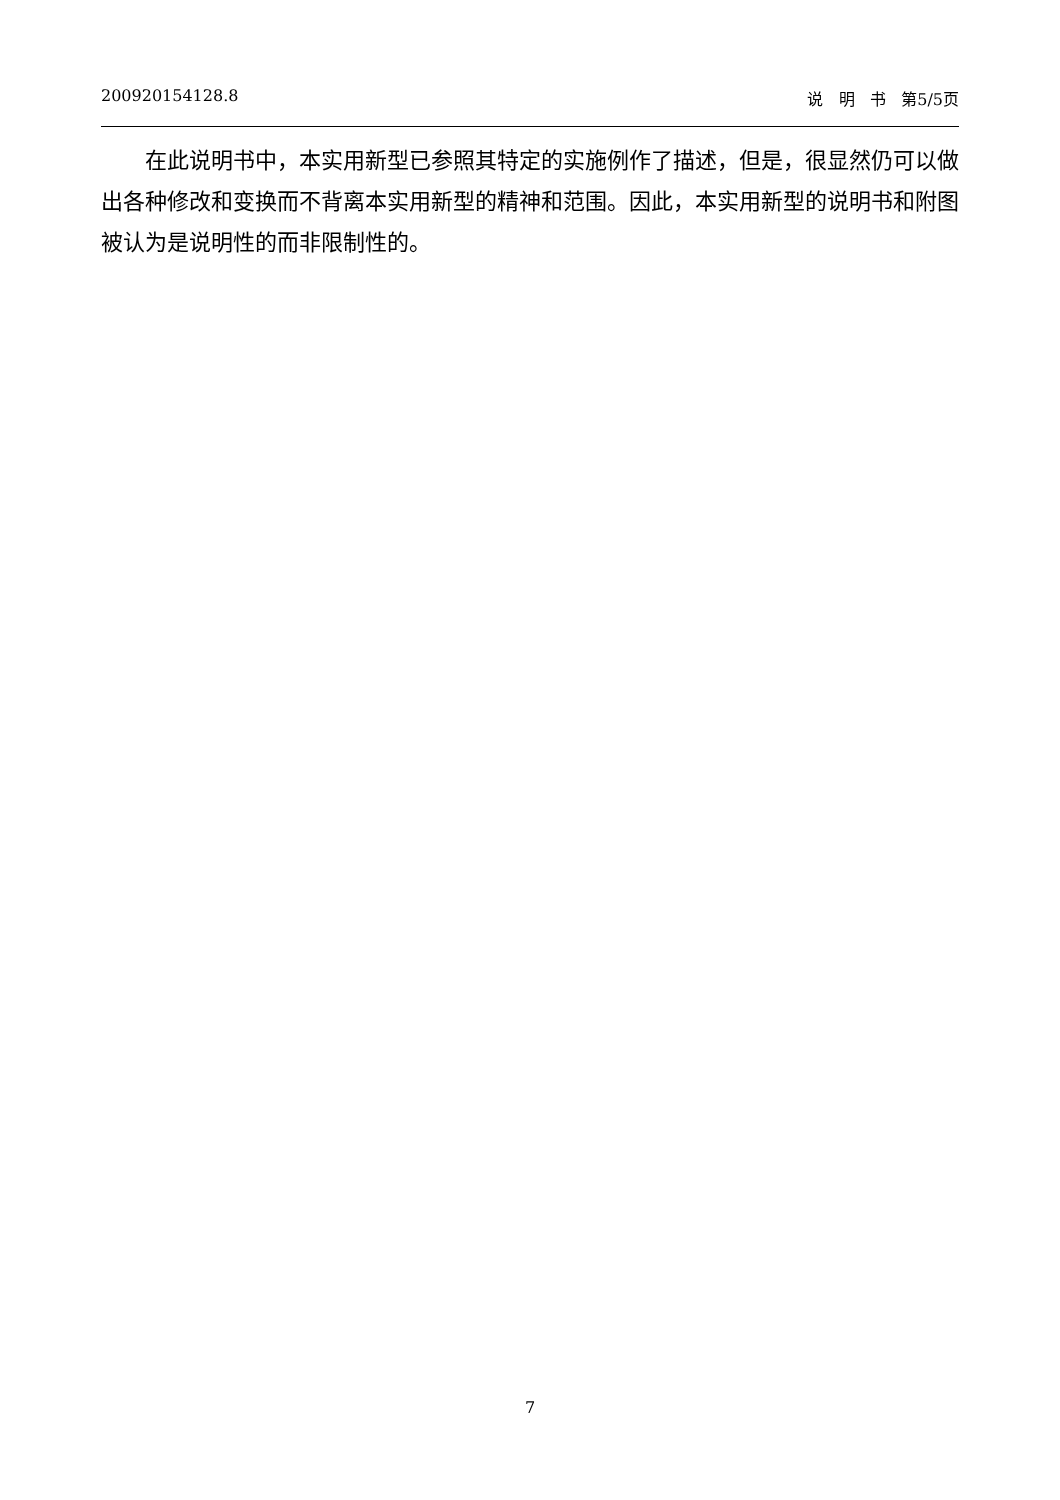200920154128.8 说 明 书 第5/5页
在此说明书中，本实用新型已参照其特定的实施例作了描述，但是，很显然仍可以做出各种修改和变换而不背离本实用新型的精神和范围。因此，本实用新型的说明书和附图被认为是说明性的而非限制性的。
7